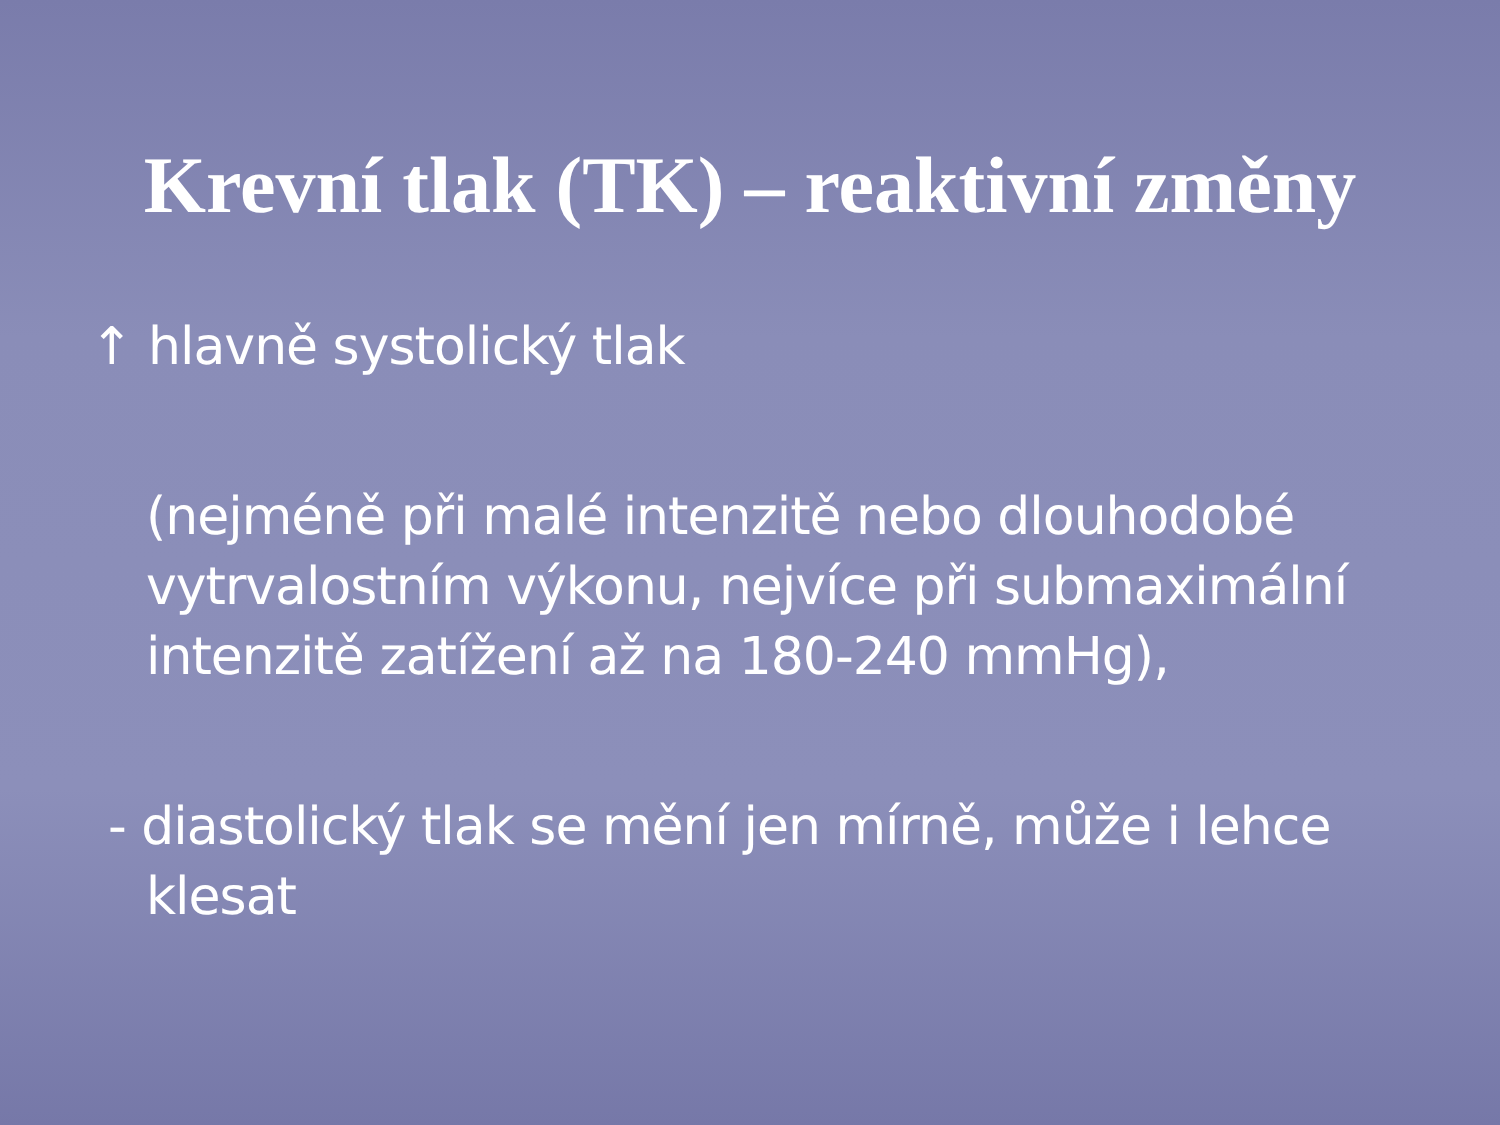Krevní tlak (TK) – reaktivní změny
↑ hlavně systolický tlak
(nejméně při malé intenzitě nebo dlouhodobé vytrvalostním výkonu, nejvíce při submaximální intenzitě zatížení až na 180-240 mmHg),
- diastolický tlak se mění jen mírně, může i lehce klesat